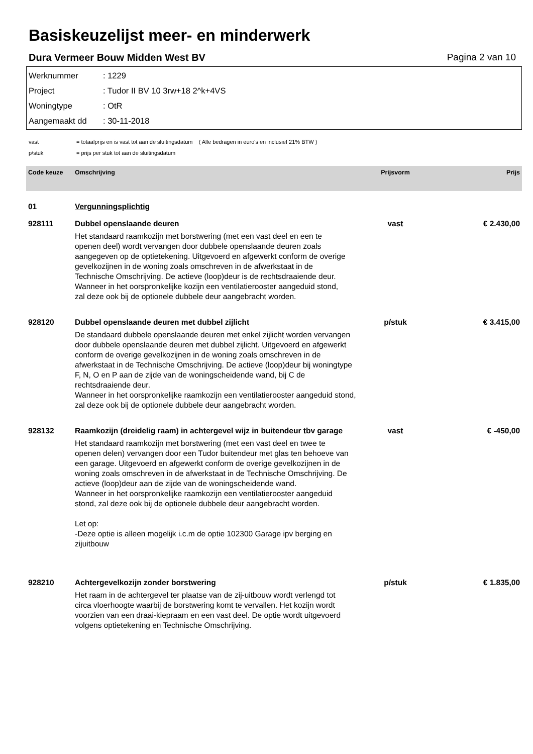Basiskeuzelijst meer- en minderwerk
Dura Vermeer Bouw Midden West BV Pagina 2 van 10
Werknummer: 1229
Project: Tudor II BV 10 3rw+18 2^k+4VS
Woningtype: OtR
Aangemaakt dd: 30-11-2018
vast = totaalprijs en is vast tot aan de sluitingsdatum ( Alle bedragen in euro's en inclusief 21% BTW )
p/stuk = prijs per stuk tot aan de sluitingsdatum
| Code keuze | Omschrijving | Prijsvorm | Prijs |
| --- | --- | --- | --- |
| 01 | Vergunningsplichtig | | |
| 928111 | Dubbel openslaande deuren Het standaard raamkozijn met borstwering (met een vast deel en een te openen deel) wordt vervangen door dubbele openslaande deuren zoals aangegeven op de optietekening. Uitgevoerd en afgewerkt conform de overige gevelkozijnen in de woning zoals omschreven in de afwerkstaat in de Technische Omschrijving. De actieve (loop)deur is de rechtsdraaiende deur. Wanneer in het oorspronkelijke kozijn een ventilatierooster aangeduid stond, zal deze ook bij de optionele dubbele deur aangebracht worden. | vast | € 2.430,00 |
| 928120 | Dubbel openslaande deuren met dubbel zijlicht De standaard dubbele openslaande deuren met enkel zijlicht worden vervangen door dubbele openslaande deuren met dubbel zijlicht. Uitgevoerd en afgewerkt conform de overige gevelkozijnen in de woning zoals omschreven in de afwerkstaat in de Technische Omschrijving. De actieve (loop)deur bij woningtype F, N, O en P aan de zijde van de woningscheidende wand, bij C de rechtsdraaiende deur. Wanneer in het oorspronkelijke raamkozijn een ventilatierooster aangeduid stond, zal deze ook bij de optionele dubbele deur aangebracht worden. | p/stuk | € 3.415,00 |
| 928132 | Raamkozijn (dreidelig raam) in achtergevel wijz in buitendeur tbv garage Het standaard raamkozijn met borstwering (met een vast deel en twee te openen delen) vervangen door een Tudor buitendeur met glas ten behoeve van een garage. Uitgevoerd en afgewerkt conform de overige gevelkozijnen in de woning zoals omschreven in de afwerkstaat in de Technische Omschrijving. De actieve (loop)deur aan de zijde van de woningscheidende wand. Wanneer in het oorspronkelijke raamkozijn een ventilatierooster aangeduid stond, zal deze ook bij de optionele dubbele deur aangebracht worden. Let op: -Deze optie is alleen mogelijk i.c.m de optie 102300 Garage ipv berging en zijuitbouw | vast | € -450,00 |
| 928210 | Achtergevelkozijn zonder borstwering Het raam in de achtergevel ter plaatse van de zij-uitbouw wordt verlengd tot circa vloerhoogte waarbij de borstwering komt te vervallen. Het kozijn wordt voorzien van een draai-kiepraam en een vast deel. De optie wordt uitgevoerd volgens optietekening en Technische Omschrijving. | p/stuk | € 1.835,00 |